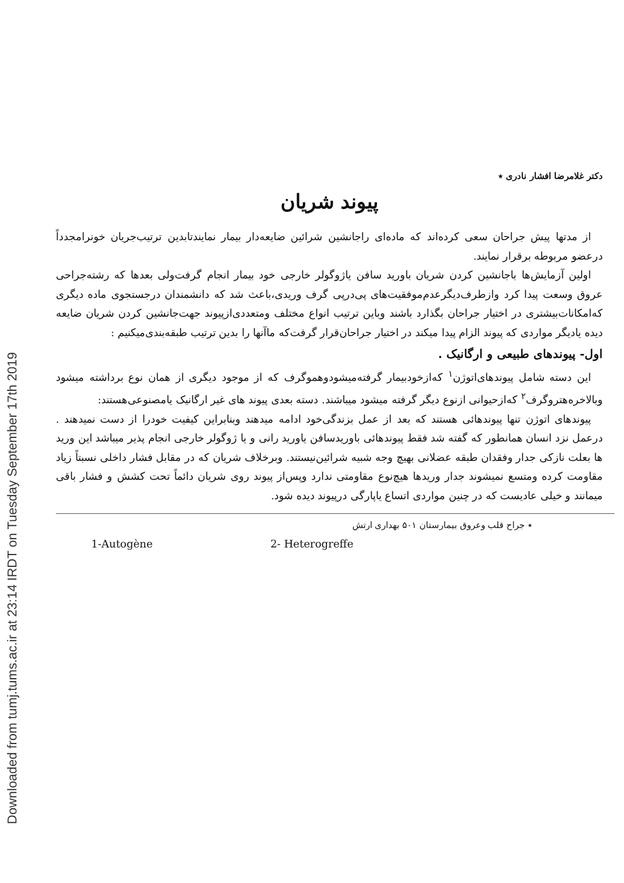Downloaded from tumj.tums.ac.ir at 23:14 IRDT on Tuesday September 17th 2019
دکتر غلامرضا افشار نادری ٭
پیوند شریان
از مدتها پیش جراحان سعی کرده‌اند که ماده‌ای راجانشین شرائین ضایعه‌دار بیمار نمایندتابدین ترتیب‌جریان خونرامجدداً درعضو مربوطه برقرار نمایند.
اولین آزمایش‌ها باجانشین کردن شریان باورید سافن یاژوگولر خارجی خود بیمار انجام گرفت‌ولی بعدها که رشته‌جراحی عروق وسعت پیدا کرد وازطرف‌دیگرعدم‌موفقیت‌های پی‌درپی گرف وریدی،باعث شد که دانشمندان درجستجوی ماده دیگری که‌امکانات‌بیشتری در اختیار جراحان بگذارد باشند وباین ترتیب انواع مختلف ومتعددی‌ازپیوند جهت‌جانشین کردن شریان ضایعه دیده یادیگر مواردی که پیوند الزام پیدا میکند در اختیار جراحان‌قرار گرفت‌که ماآنها را بدین ترتیب طبقه‌بندی‌میکنیم :
اول- پیوندهای طبیعی و ارگانیک .
این دسته شامل پیوندهای‌اتوژن<sup>۱</sup> که‌ازخودبیمار گرفته‌میشودوهموگرف که از موجود دیگری از همان نوع برداشته میشود وبالاخره‌هتروگرف<sup>۲</sup> که‌ازحیوانی ازنوع دیگر گرفته میشود میباشند. دسته بعدی پیوند های غیر ارگانیک یامصنوعی‌هستند:
پیوندهای اتوژن تنها پیوندهائی هستند که بعد از عمل بزندگی‌خود ادامه میدهند وبنابراین کیفیت خودرا از دست نمیدهند . درعمل نزد انسان همانطور که گفته شد فقط پیوندهائی باوریدسافن یاورید رانی و یا ژوگولر خارجی انجام پذیر میباشد این ورید ها بعلت نازکی جدار وفقدان طبقه عضلانی بهیچ وجه شبیه شرائین‌نیستند. وبرخلاف شریان که در مقابل فشار داخلی نسبتاً زیاد مقاومت کرده ومتسع نمیشوند جدار وریدها هیچ‌نوع مقاومتی ندارد وپس‌از پیوند روی شریان دائماً تحت کشش و فشار باقی میمانند و خیلی عادیست که در چنین مواردی اتساع یاپارگی درپیوند دیده شود.
٭ جراح قلب وعروق بیمارستان ۵۰۱ بهداری ارتش
1-Autogène 2- Heterogreffe